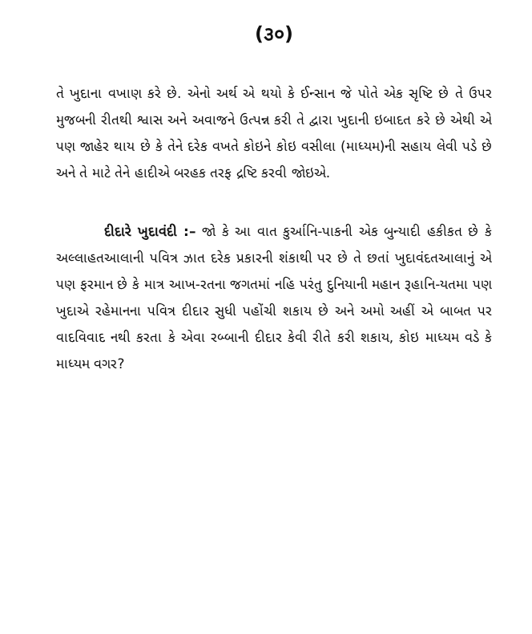(૩૦)
તે ખુદાના વખાણ કરે છે. એનો અર્થ એ થયો કે ઈન્સાન જે પોતે એક સૃષ્ટિ છે તે ઉપર મુજબની રીતથી શ્વાસ અને અવાજને ઉત્પન્ન કરી તે દ્વારા ખુદાની ઇબાદત કરે છે એથી એ પણ જાહેર થાય છે કે તેને દરેક વખતે કોઇને કોઇ વસીલા (માધ્યમ)ની સહાય લેવી પડે છે અને તે માટે તેને હાદીએ બરહક તરફ દ્રષ્ટિ કરવી જોઇએ.
દીદારે ખુદાવંદી :– જો કે આ વાત કુર્આનિ-પાકની એક બુન્યાદી હકીકત છે કે અલ્લાહતઆલાની પવિત્ર ઝાત દરેક પ્રકારની શંકાથી પર છે તે છતાં ખુદાવંદતઆલાનું એ પણ ફરમાન છે કે માત્ર આખ-રતના જગતમાં નહિ પરંતુ દુનિયાની મહાન રૂહાનિ-યતમા પણ ખુદાએ રહેમાનના પવિત્ર દીદાર સુધી પહોંચી શકાય છે અને અમો અહીં એ બાબત પર વાદવિવાદ નથી કરતા કે એવા રબ્બાની દીદાર કેવી રીતે કરી શકાય, કોઇ માધ્યમ વડે કે માધ્યમ વગર?